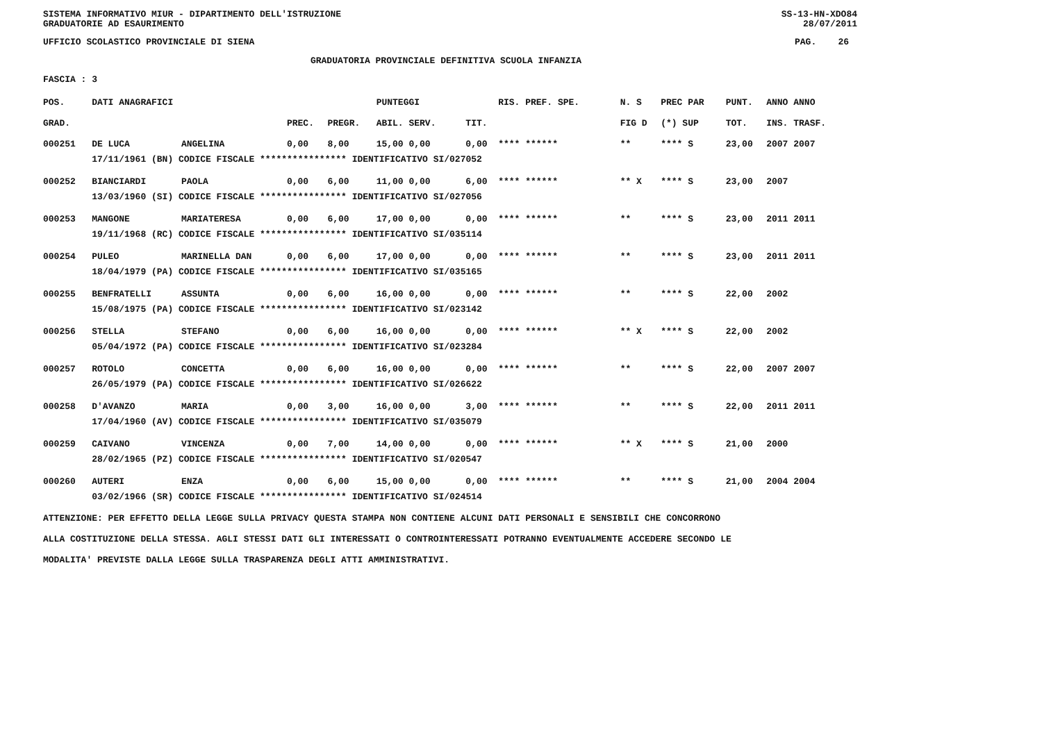SISTEMA INFORMATIVO MIUR - DIPARTIMENTO DELL'ISTRUZIONE
GRADUATORIE AD ESAURIMENTO SS-13-HN-XDO84
28/07/2011
UFFICIO SCOLASTICO PROVINCIALE DI SIENA PAG. 26
GRADUATORIA PROVINCIALE DEFINITIVA SCUOLA INFANZIA
FASCIA : 3
| POS. | DATI ANAGRAFICI | | | | PUNTEGGI | | RIS. PREF. SPE. | N. S | PREC PAR | PUNT. | ANNO ANNO |
| --- | --- | --- | --- | --- | --- | --- | --- | --- | --- | --- | --- |
| GRAD. | | | PREC. | PREGR. | ABIL. SERV. | TIT. | | FIG D | (*) SUP | TOT. | INS. TRASF. |
| 000251 | DE LUCA | ANGELINA | 0,00 | 8,00 | 15,00 0,00 | 0,00 | **** ****** | ** | **** S | 23,00 | 2007 2007 |
| | 17/11/1961 (BN) CODICE FISCALE **************** IDENTIFICATIVO SI/027052 | | | | | | | | | | |
| 000252 | BIANCIARDI | PAOLA | 0,00 | 6,00 | 11,00 0,00 | 6,00 | **** ****** | ** X | **** S | 23,00 | 2007 |
| | 13/03/1960 (SI) CODICE FISCALE **************** IDENTIFICATIVO SI/027056 | | | | | | | | | | |
| 000253 | MANGONE | MARIATERESA | 0,00 | 6,00 | 17,00 0,00 | 0,00 | **** ****** | ** | **** S | 23,00 | 2011 2011 |
| | 19/11/1968 (RC) CODICE FISCALE **************** IDENTIFICATIVO SI/035114 | | | | | | | | | | |
| 000254 | PULEO | MARINELLA DAN | 0,00 | 6,00 | 17,00 0,00 | 0,00 | **** ****** | ** | **** S | 23,00 | 2011 2011 |
| | 18/04/1979 (PA) CODICE FISCALE **************** IDENTIFICATIVO SI/035165 | | | | | | | | | | |
| 000255 | BENFRATELLI | ASSUNTA | 0,00 | 6,00 | 16,00 0,00 | 0,00 | **** ****** | ** | **** S | 22,00 | 2002 |
| | 15/08/1975 (PA) CODICE FISCALE **************** IDENTIFICATIVO SI/023142 | | | | | | | | | | |
| 000256 | STELLA | STEFANO | 0,00 | 6,00 | 16,00 0,00 | 0,00 | **** ****** | ** X | **** S | 22,00 | 2002 |
| | 05/04/1972 (PA) CODICE FISCALE **************** IDENTIFICATIVO SI/023284 | | | | | | | | | | |
| 000257 | ROTOLO | CONCETTA | 0,00 | 6,00 | 16,00 0,00 | 0,00 | **** ****** | ** | **** S | 22,00 | 2007 2007 |
| | 26/05/1979 (PA) CODICE FISCALE **************** IDENTIFICATIVO SI/026622 | | | | | | | | | | |
| 000258 | D'AVANZO | MARIA | 0,00 | 3,00 | 16,00 0,00 | 3,00 | **** ****** | ** | **** S | 22,00 | 2011 2011 |
| | 17/04/1960 (AV) CODICE FISCALE **************** IDENTIFICATIVO SI/035079 | | | | | | | | | | |
| 000259 | CAIVANO | VINCENZA | 0,00 | 7,00 | 14,00 0,00 | 0,00 | **** ****** | ** X | **** S | 21,00 | 2000 |
| | 28/02/1965 (PZ) CODICE FISCALE **************** IDENTIFICATIVO SI/020547 | | | | | | | | | | |
| 000260 | AUTERI | ENZA | 0,00 | 6,00 | 15,00 0,00 | 0,00 | **** ****** | ** | **** S | 21,00 | 2004 2004 |
| | 03/02/1966 (SR) CODICE FISCALE **************** IDENTIFICATIVO SI/024514 | | | | | | | | | | |
ATTENZIONE: PER EFFETTO DELLA LEGGE SULLA PRIVACY QUESTA STAMPA NON CONTIENE ALCUNI DATI PERSONALI E SENSIBILI CHE CONCORRONO
ALLA COSTITUZIONE DELLA STESSA. AGLI STESSI DATI GLI INTERESSATI O CONTROINTERESSATI POTRANNO EVENTUALMENTE ACCEDERE SECONDO LE
MODALITA' PREVISTE DALLA LEGGE SULLA TRASPARENZA DEGLI ATTI AMMINISTRATIVI.